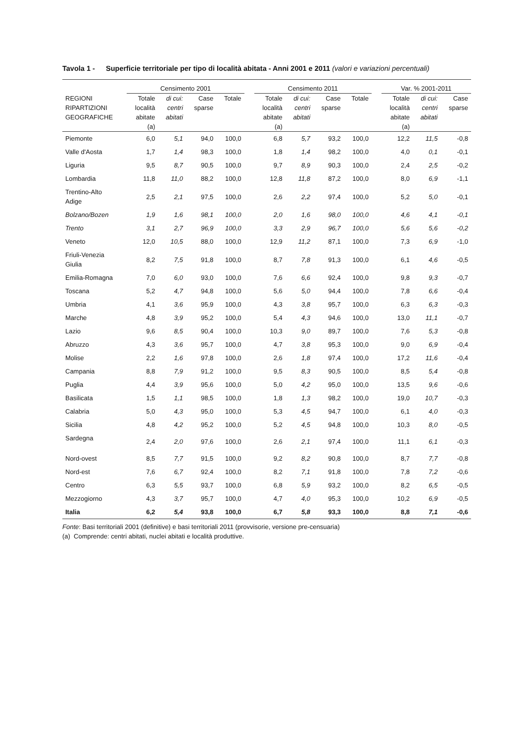Tavola 1 - Superficie territoriale per tipo di località abitata - Anni 2001 e 2011 (valori e variazioni percentuali)
| | Censimento 2001 | | | | | Censimento 2011 | | | | | Var. % 2001-2011 | | |
| --- | --- | --- | --- | --- | --- | --- | --- | --- | --- | --- | --- | --- | --- |
| REGIONI RIPARTIZIONI GEOGRAFICHE | Totale località abitate (a) | di cui: centri abitati | Case sparse | Totale | | Totale località abitate (a) | di cui: centri abitati | Case sparse | Totale | | Totale località abitate (a) | di cui: centri abitati | Case sparse |
| Piemonte | 6,0 | 5,1 | 94,0 | 100,0 | | 6,8 | 5,7 | 93,2 | 100,0 | | 12,2 | 11,5 | -0,8 |
| Valle d'Aosta | 1,7 | 1,4 | 98,3 | 100,0 | | 1,8 | 1,4 | 98,2 | 100,0 | | 4,0 | 0,1 | -0,1 |
| Liguria | 9,5 | 8,7 | 90,5 | 100,0 | | 9,7 | 8,9 | 90,3 | 100,0 | | 2,4 | 2,5 | -0,2 |
| Lombardia | 11,8 | 11,0 | 88,2 | 100,0 | | 12,8 | 11,8 | 87,2 | 100,0 | | 8,0 | 6,9 | -1,1 |
| Trentino-Alto Adige | 2,5 | 2,1 | 97,5 | 100,0 | | 2,6 | 2,2 | 97,4 | 100,0 | | 5,2 | 5,0 | -0,1 |
| Bolzano/Bozen | 1,9 | 1,6 | 98,1 | 100,0 | | 2,0 | 1,6 | 98,0 | 100,0 | | 4,6 | 4,1 | -0,1 |
| Trento | 3,1 | 2,7 | 96,9 | 100,0 | | 3,3 | 2,9 | 96,7 | 100,0 | | 5,6 | 5,6 | -0,2 |
| Veneto | 12,0 | 10,5 | 88,0 | 100,0 | | 12,9 | 11,2 | 87,1 | 100,0 | | 7,3 | 6,9 | -1,0 |
| Friuli-Venezia Giulia | 8,2 | 7,5 | 91,8 | 100,0 | | 8,7 | 7,8 | 91,3 | 100,0 | | 6,1 | 4,6 | -0,5 |
| Emilia-Romagna | 7,0 | 6,0 | 93,0 | 100,0 | | 7,6 | 6,6 | 92,4 | 100,0 | | 9,8 | 9,3 | -0,7 |
| Toscana | 5,2 | 4,7 | 94,8 | 100,0 | | 5,6 | 5,0 | 94,4 | 100,0 | | 7,8 | 6,6 | -0,4 |
| Umbria | 4,1 | 3,6 | 95,9 | 100,0 | | 4,3 | 3,8 | 95,7 | 100,0 | | 6,3 | 6,3 | -0,3 |
| Marche | 4,8 | 3,9 | 95,2 | 100,0 | | 5,4 | 4,3 | 94,6 | 100,0 | | 13,0 | 11,1 | -0,7 |
| Lazio | 9,6 | 8,5 | 90,4 | 100,0 | | 10,3 | 9,0 | 89,7 | 100,0 | | 7,6 | 5,3 | -0,8 |
| Abruzzo | 4,3 | 3,6 | 95,7 | 100,0 | | 4,7 | 3,8 | 95,3 | 100,0 | | 9,0 | 6,9 | -0,4 |
| Molise | 2,2 | 1,6 | 97,8 | 100,0 | | 2,6 | 1,8 | 97,4 | 100,0 | | 17,2 | 11,6 | -0,4 |
| Campania | 8,8 | 7,9 | 91,2 | 100,0 | | 9,5 | 8,3 | 90,5 | 100,0 | | 8,5 | 5,4 | -0,8 |
| Puglia | 4,4 | 3,9 | 95,6 | 100,0 | | 5,0 | 4,2 | 95,0 | 100,0 | | 13,5 | 9,6 | -0,6 |
| Basilicata | 1,5 | 1,1 | 98,5 | 100,0 | | 1,8 | 1,3 | 98,2 | 100,0 | | 19,0 | 10,7 | -0,3 |
| Calabria | 5,0 | 4,3 | 95,0 | 100,0 | | 5,3 | 4,5 | 94,7 | 100,0 | | 6,1 | 4,0 | -0,3 |
| Sicilia | 4,8 | 4,2 | 95,2 | 100,0 | | 5,2 | 4,5 | 94,8 | 100,0 | | 10,3 | 8,0 | -0,5 |
| Sardegna | 2,4 | 2,0 | 97,6 | 100,0 | | 2,6 | 2,1 | 97,4 | 100,0 | | 11,1 | 6,1 | -0,3 |
| Nord-ovest | 8,5 | 7,7 | 91,5 | 100,0 | | 9,2 | 8,2 | 90,8 | 100,0 | | 8,7 | 7,7 | -0,8 |
| Nord-est | 7,6 | 6,7 | 92,4 | 100,0 | | 8,2 | 7,1 | 91,8 | 100,0 | | 7,8 | 7,2 | -0,6 |
| Centro | 6,3 | 5,5 | 93,7 | 100,0 | | 6,8 | 5,9 | 93,2 | 100,0 | | 8,2 | 6,5 | -0,5 |
| Mezzogiorno | 4,3 | 3,7 | 95,7 | 100,0 | | 4,7 | 4,0 | 95,3 | 100,0 | | 10,2 | 6,9 | -0,5 |
| Italia | 6,2 | 5,4 | 93,8 | 100,0 | | 6,7 | 5,8 | 93,3 | 100,0 | | 8,8 | 7,1 | -0,6 |
Fonte: Basi territoriali 2001 (definitive) e basi territoriali 2011 (provvisorie, versione pre-censuaria)
(a) Comprende: centri abitati, nuclei abitati e località produttive.